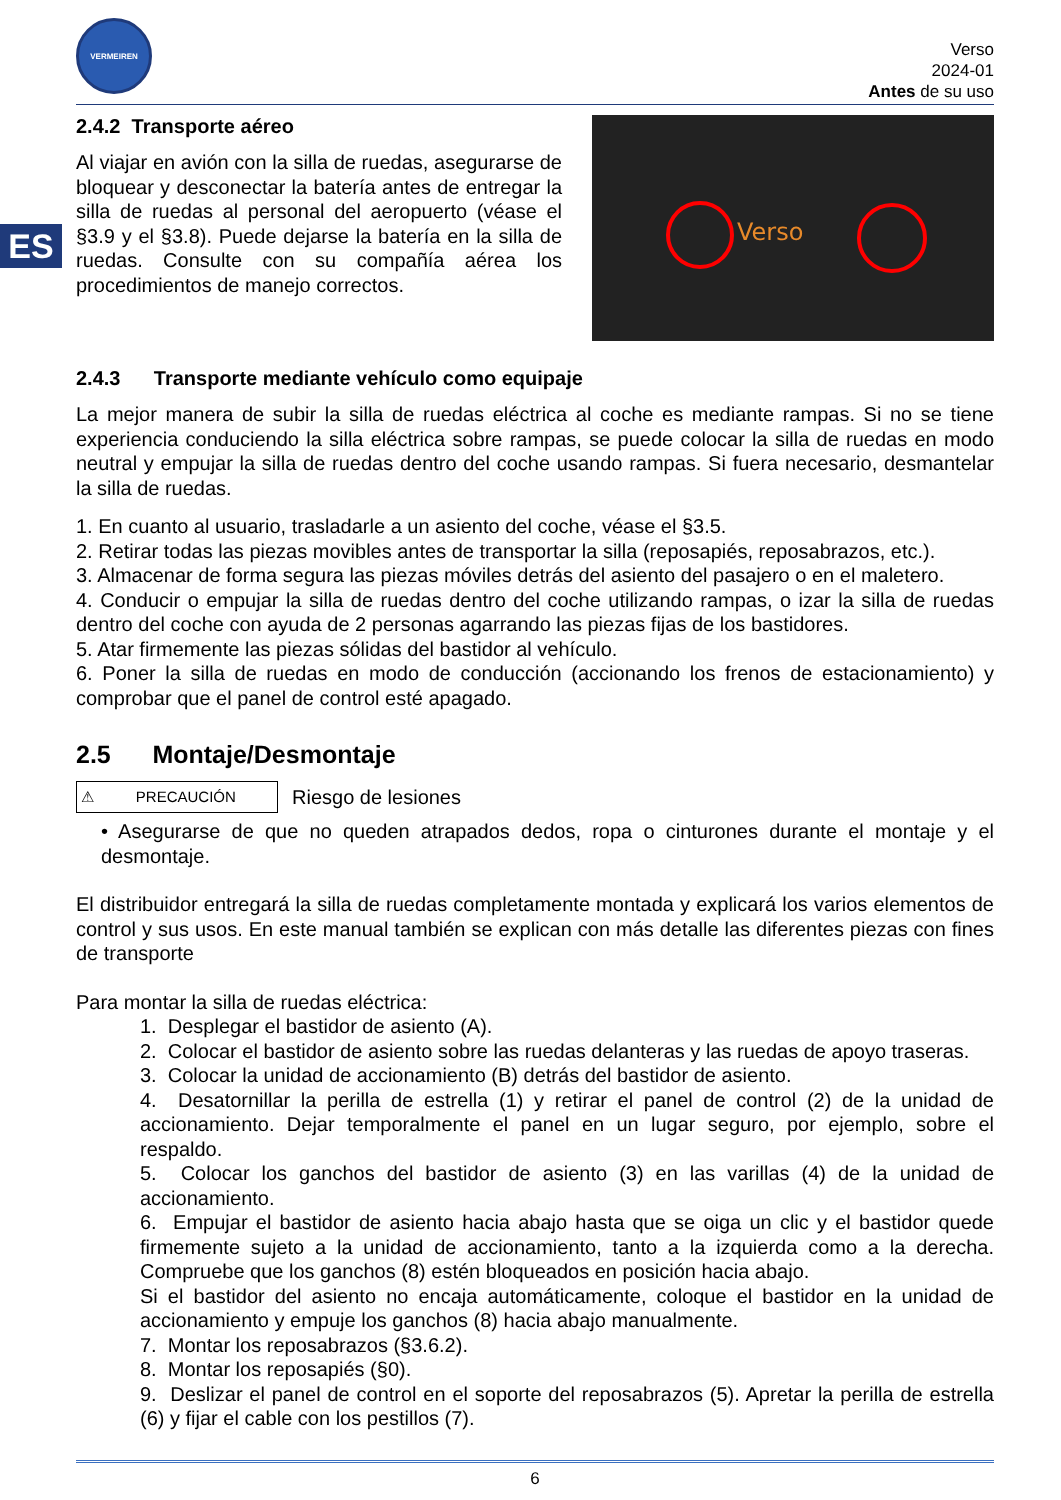ES
VERMEIREN
Verso
2024-01
Antes de su uso
2.4.2 Transporte aéreo
Al viajar en avión con la silla de ruedas, asegurarse de bloquear y desconectar la batería antes de entregar la silla de ruedas al personal del aeropuerto (véase el §3.9 y el §3.8). Puede dejarse la batería en la silla de ruedas. Consulte con su compañía aérea los procedimientos de manejo correctos.
Verso
2.4.3 Transporte mediante vehículo como equipaje
La mejor manera de subir la silla de ruedas eléctrica al coche es mediante rampas. Si no se tiene experiencia conduciendo la silla eléctrica sobre rampas, se puede colocar la silla de ruedas en modo neutral y empujar la silla de ruedas dentro del coche usando rampas. Si fuera necesario, desmantelar la silla de ruedas.
1. En cuanto al usuario, trasladarle a un asiento del coche, véase el §3.5.
2. Retirar todas las piezas movibles antes de transportar la silla (reposapiés, reposabrazos, etc.).
3. Almacenar de forma segura las piezas móviles detrás del asiento del pasajero o en el maletero.
4. Conducir o empujar la silla de ruedas dentro del coche utilizando rampas, o izar la silla de ruedas dentro del coche con ayuda de 2 personas agarrando las piezas fijas de los bastidores.
5. Atar firmemente las piezas sólidas del bastidor al vehículo.
6. Poner la silla de ruedas en modo de conducción (accionando los frenos de estacionamiento) y comprobar que el panel de control esté apagado.
2.5 Montaje/Desmontaje
⚠ PRECAUCIÓN
Riesgo de lesiones
• Asegurarse de que no queden atrapados dedos, ropa o cinturones durante el montaje y el desmontaje.
El distribuidor entregará la silla de ruedas completamente montada y explicará los varios elementos de control y sus usos. En este manual también se explican con más detalle las diferentes piezas con fines de transporte
Para montar la silla de ruedas eléctrica:
1. Desplegar el bastidor de asiento (A).
2. Colocar el bastidor de asiento sobre las ruedas delanteras y las ruedas de apoyo traseras.
3. Colocar la unidad de accionamiento (B) detrás del bastidor de asiento.
4. Desatornillar la perilla de estrella (1) y retirar el panel de control (2) de la unidad de accionamiento. Dejar temporalmente el panel en un lugar seguro, por ejemplo, sobre el respaldo.
5. Colocar los ganchos del bastidor de asiento (3) en las varillas (4) de la unidad de accionamiento.
6. Empujar el bastidor de asiento hacia abajo hasta que se oiga un clic y el bastidor quede firmemente sujeto a la unidad de accionamiento, tanto a la izquierda como a la derecha. Compruebe que los ganchos (8) estén bloqueados en posición hacia abajo.
Si el bastidor del asiento no encaja automáticamente, coloque el bastidor en la unidad de accionamiento y empuje los ganchos (8) hacia abajo manualmente.
7. Montar los reposabrazos (§3.6.2).
8. Montar los reposapiés (§0).
9. Deslizar el panel de control en el soporte del reposabrazos (5). Apretar la perilla de estrella (6) y fijar el cable con los pestillos (7).
6